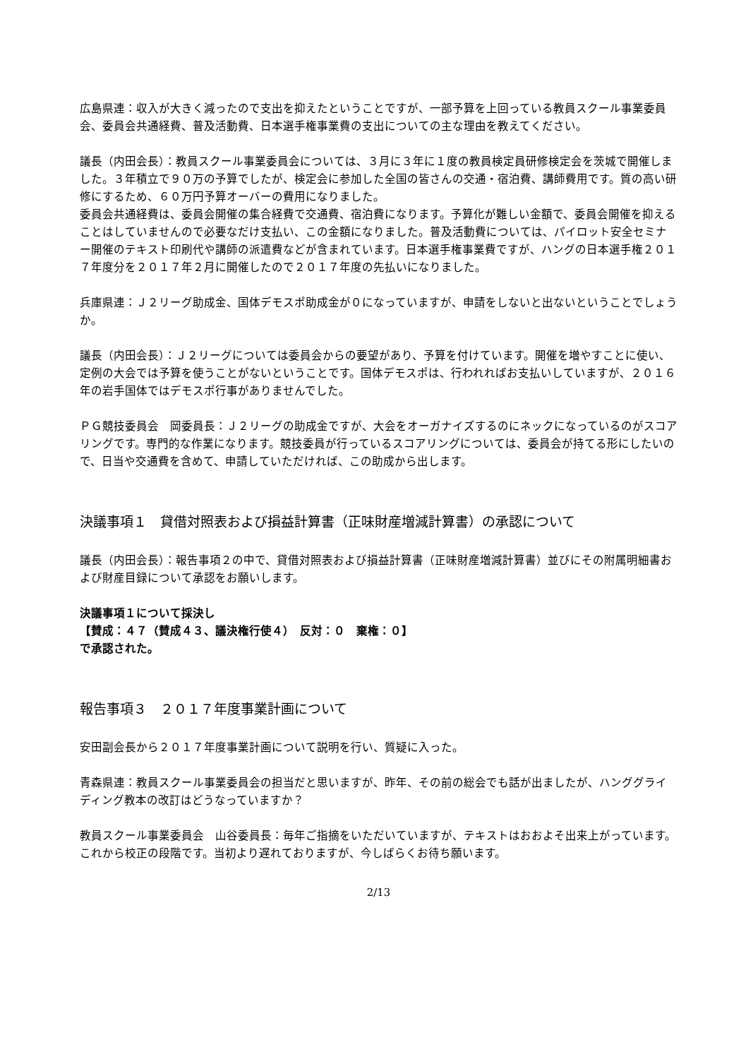広島県連：収入が大きく減ったので支出を抑えたということですが、一部予算を上回っている教員スクール事業委員会、委員会共通経費、普及活動費、日本選手権事業費の支出についての主な理由を教えてください。
議長（内田会長）：教員スクール事業委員会については、３月に３年に１度の教員検定員研修検定会を茨城で開催しました。３年積立で９０万の予算でしたが、検定会に参加した全国の皆さんの交通・宿泊費、講師費用です。質の高い研修にするため、６０万円予算オーバーの費用になりました。
委員会共通経費は、委員会開催の集合経費で交通費、宿泊費になります。予算化が難しい金額で、委員会開催を抑えることはしていませんので必要なだけ支払い、この金額になりました。普及活動費については、パイロット安全セミナー開催のテキスト印刷代や講師の派遣費などが含まれています。日本選手権事業費ですが、ハングの日本選手権２０１７年度分を２０１７年２月に開催したので２０１７年度の先払いになりました。
兵庫県連：Ｊ２リーグ助成金、国体デモスポ助成金が０になっていますが、申請をしないと出ないということでしょうか。
議長（内田会長）：Ｊ２リーグについては委員会からの要望があり、予算を付けています。開催を増やすことに使い、定例の大会では予算を使うことがないということです。国体デモスポは、行われればお支払いしていますが、２０１６年の岩手国体ではデモスポ行事がありませんでした。
ＰＧ競技委員会　岡委員長：Ｊ２リーグの助成金ですが、大会をオーガナイズするのにネックになっているのがスコアリングです。専門的な作業になります。競技委員が行っているスコアリングについては、委員会が持てる形にしたいので、日当や交通費を含めて、申請していただければ、この助成から出します。
決議事項１　貸借対照表および損益計算書（正味財産増減計算書）の承認について
議長（内田会長）：報告事項２の中で、貸借対照表および損益計算書（正味財産増減計算書）並びにその附属明細書および財産目録について承認をお願いします。
決議事項１について採決し
【賛成：４７（賛成４３、議決権行使４）　反対：０　棄権：０】
で承認された。
報告事項３　２０１７年度事業計画について
安田副会長から２０１７年度事業計画について説明を行い、質疑に入った。
青森県連：教員スクール事業委員会の担当だと思いますが、昨年、その前の総会でも話が出ましたが、ハンググライディング教本の改訂はどうなっていますか？
教員スクール事業委員会　山谷委員長：毎年ご指摘をいただいていますが、テキストはおおよそ出来上がっています。これから校正の段階です。当初より遅れておりますが、今しばらくお待ち願います。
2/13